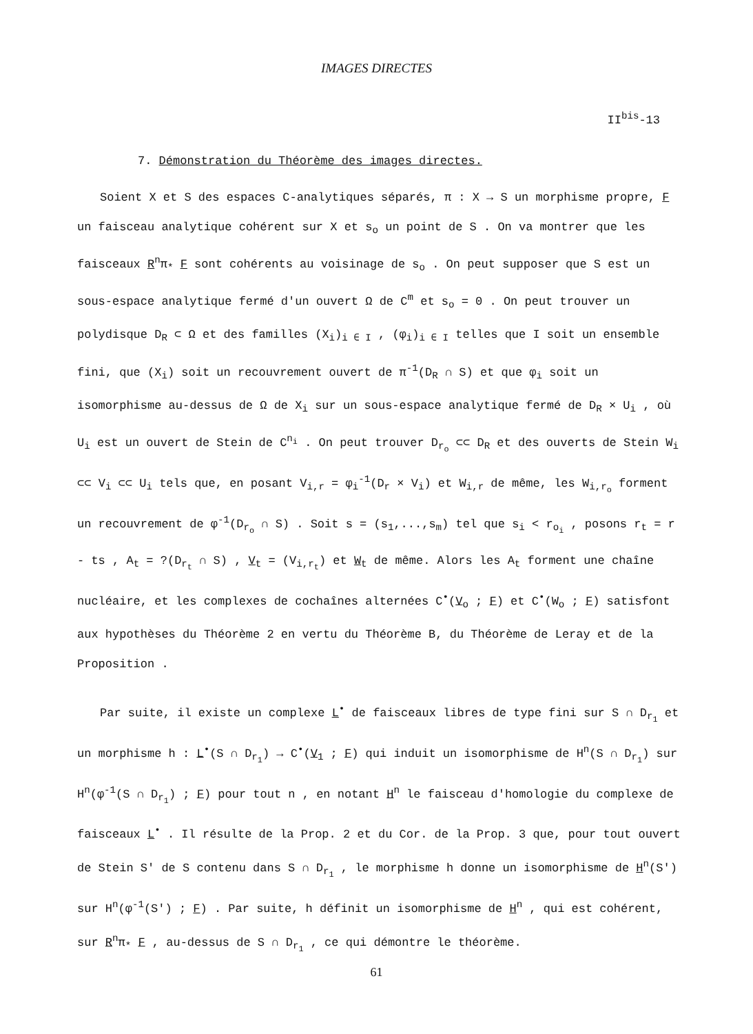IMAGES DIRECTES
II<sup>bis</sup>-13
7. Démonstration du Théorème des images directes.
Soient X et S des espaces C-analytiques séparés, π : X → S un morphisme propre, F un faisceau analytique cohérent sur X et s<sub>o</sub> un point de S . On va montrer que les faisceaux R<sup>n</sup>π<sub>*</sub> F sont cohérents au voisinage de s<sub>o</sub> . On peut supposer que S est un sous-espace analytique fermé d'un ouvert Ω de C<sup>m</sup> et s<sub>o</sub> = 0 . On peut trouver un polydisque D<sub>R</sub> ⊂ Ω et des familles (X<sub>i</sub>)<sub>i ∈ I</sub> , (φ<sub>i</sub>)<sub>i ∈ I</sub> telles que I soit un ensemble fini, que (X<sub>i</sub>) soit un recouvrement ouvert de π<sup>-1</sup>(D<sub>R</sub> ∩ S) et que φ<sub>i</sub> soit un isomorphisme au-dessus de Ω de X<sub>i</sub> sur un sous-espace analytique fermé de D<sub>R</sub> × U<sub>i</sub> , où U<sub>i</sub> est un ouvert de Stein de C<sup>n<sub>i</sub></sup> . On peut trouver D<sub>r<sub>o</sub></sub> ⊂⊂ D<sub>R</sub> et des ouverts de Stein W<sub>i</sub> ⊂⊂ V<sub>i</sub> ⊂⊂ U<sub>i</sub> tels que, en posant V<sub>i,r</sub> = φ<sub>i</sub><sup>-1</sup>(D<sub>r</sub> × V<sub>i</sub>) et W<sub>i,r</sub> de même, les W<sub>i,r<sub>o</sub></sub> forment un recouvrement de φ<sup>-1</sup>(D<sub>r<sub>o</sub></sub> ∩ S) . Soit s = (s<sub>1</sub>,...,s<sub>m</sub>) tel que s<sub>i</sub> < r<sub>o<sub>i</sub></sub> , posons r<sub>t</sub> = r - ts , A<sub>t</sub> = ?(D<sub>r<sub>t</sub></sub> ∩ S) , V<sub>t</sub> = (V<sub>i,r<sub>t</sub></sub>) et W<sub>t</sub> de même. Alors les A<sub>t</sub> forment une chaîne nucléaire, et les complexes de cochaînes alternées C<sup>•</sup>(V<sub>o</sub> ; F) et C<sup>•</sup>(W<sub>o</sub> ; F) satisfont aux hypothèses du Théorème 2 en vertu du Théorème B, du Théorème de Leray et de la Proposition .
Par suite, il existe un complexe L<sup>•</sup> de faisceaux libres de type fini sur S ∩ D<sub>r<sub>1</sub></sub> et un morphisme h : L<sup>•</sup>(S ∩ D<sub>r<sub>1</sub></sub>) → C<sup>•</sup>(V<sub>1</sub> ; F) qui induit un isomorphisme de H<sup>n</sup>(S ∩ D<sub>r<sub>1</sub></sub>) sur H<sup>n</sup>(φ<sup>-1</sup>(S ∩ D<sub>r<sub>1</sub></sub>) ; F) pour tout n , en notant H<sup>n</sup> le faisceau d'homologie du complexe de faisceaux L<sup>•</sup> . Il résulte de la Prop. 2 et du Cor. de la Prop. 3 que, pour tout ouvert de Stein S' de S contenu dans S ∩ D<sub>r<sub>1</sub></sub> , le morphisme h donne un isomorphisme de H<sup>n</sup>(S') sur H<sup>n</sup>(φ<sup>-1</sup>(S') ; F) . Par suite, h définit un isomorphisme de H<sup>n</sup> , qui est cohérent, sur R<sup>n</sup>π<sub>*</sub> F , au-dessus de S ∩ D<sub>r<sub>1</sub></sub> , ce qui démontre le théorème.
61